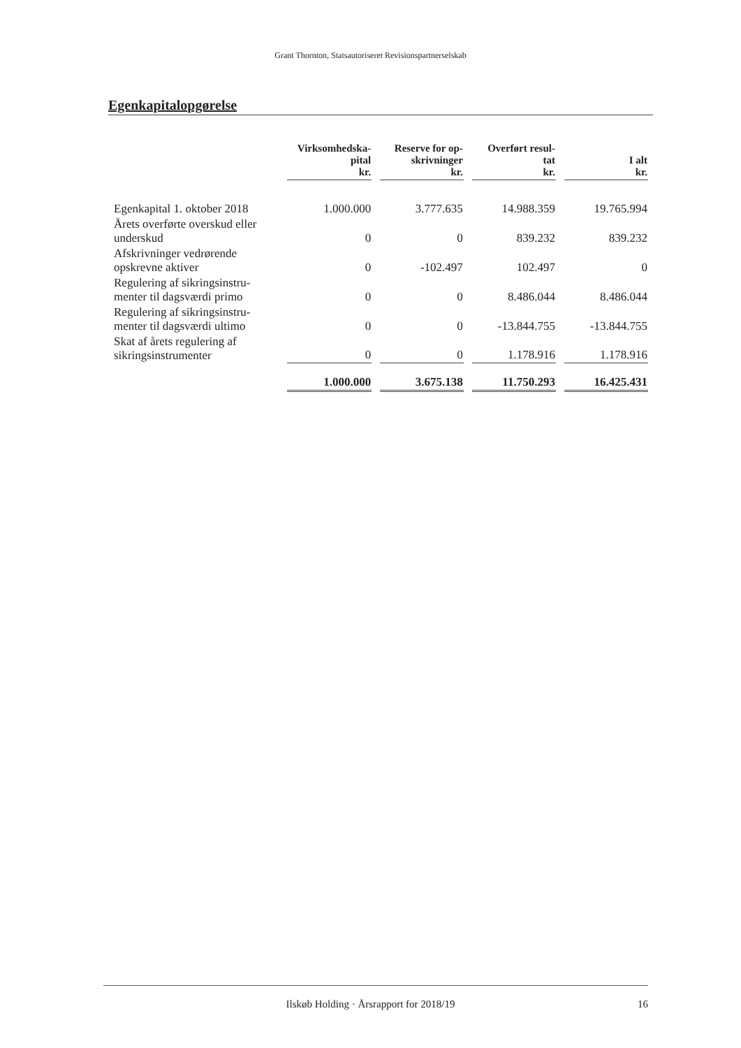Grant Thornton, Statsautoriseret Revisionspartnerselskab
Egenkapitalopgørelse
| | Virksomhedska- pital kr. | Reserve for op- skrivninger kr. | Overført resul- tat kr. | I alt kr. |
| --- | --- | --- | --- | --- |
| Egenkapital 1. oktober 2018 | 1.000.000 | 3.777.635 | 14.988.359 | 19.765.994 |
| Årets overførte overskud eller underskud | 0 | 0 | 839.232 | 839.232 |
| Afskrivninger vedrørende opskrevne aktiver | 0 | -102.497 | 102.497 | 0 |
| Regulering af sikringsinstru- menter til dagsværdi primo | 0 | 0 | 8.486.044 | 8.486.044 |
| Regulering af sikringsinstru- menter til dagsværdi ultimo | 0 | 0 | -13.844.755 | -13.844.755 |
| Skat af årets regulering af sikringsinstrumenter | 0 | 0 | 1.178.916 | 1.178.916 |
| | 1.000.000 | 3.675.138 | 11.750.293 | 16.425.431 |
Ilskøb Holding · Årsrapport for 2018/19 16